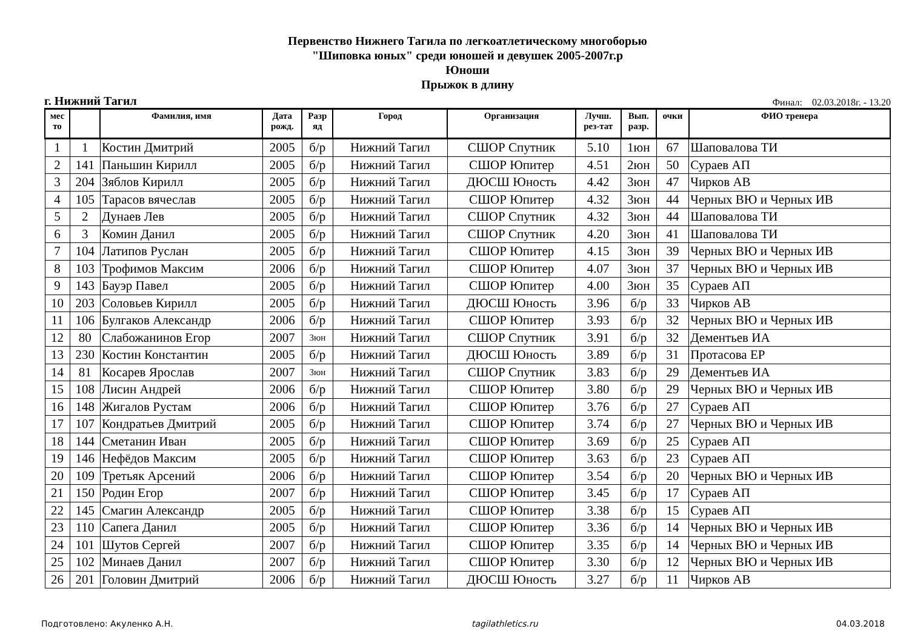Первенство Нижнего Тагила по легкоатлетическому многоборью
"Шиповка юных" среди юношей и девушек 2005-2007г.р
Юноши
Прыжок в длину
г. Нижний Тагил Финал: 02.03.2018г. - 13.20
| мес то | | Фамилия, имя | Дата рожд. | Разр яд | Город | Организация | Лучш. рез-тат | Вып. разр. | очки | ФИО тренера |
| --- | --- | --- | --- | --- | --- | --- | --- | --- | --- | --- |
| 1 | 1 | Костин Дмитрий | 2005 | б/р | Нижний Тагил | СШОР Спутник | 5.10 | 1юн | 67 | Шаповалова ТИ |
| 2 | 141 | Паньшин Кирилл | 2005 | б/р | Нижний Тагил | СШОР Юпитер | 4.51 | 2юн | 50 | Сураев АП |
| 3 | 204 | Зяблов Кирилл | 2005 | б/р | Нижний Тагил | ДЮСШ Юность | 4.42 | 3юн | 47 | Чирков АВ |
| 4 | 105 | Тарасов вячеслав | 2005 | б/р | Нижний Тагил | СШОР Юпитер | 4.32 | 3юн | 44 | Черных ВЮ и Черных ИВ |
| 5 | 2 | Дунаев Лев | 2005 | б/р | Нижний Тагил | СШОР Спутник | 4.32 | 3юн | 44 | Шаповалова ТИ |
| 6 | 3 | Комин Данил | 2005 | б/р | Нижний Тагил | СШОР Спутник | 4.20 | 3юн | 41 | Шаповалова ТИ |
| 7 | 104 | Латипов Руслан | 2005 | б/р | Нижний Тагил | СШОР Юпитер | 4.15 | 3юн | 39 | Черных ВЮ и Черных ИВ |
| 8 | 103 | Трофимов Максим | 2006 | б/р | Нижний Тагил | СШОР Юпитер | 4.07 | 3юн | 37 | Черных ВЮ и Черных ИВ |
| 9 | 143 | Бауэр Павел | 2005 | б/р | Нижний Тагил | СШОР Юпитер | 4.00 | 3юн | 35 | Сураев АП |
| 10 | 203 | Соловьев Кирилл | 2005 | б/р | Нижний Тагил | ДЮСШ Юность | 3.96 | б/р | 33 | Чирков АВ |
| 11 | 106 | Булгаков Александр | 2006 | б/р | Нижний Тагил | СШОР Юпитер | 3.93 | б/р | 32 | Черных ВЮ и Черных ИВ |
| 12 | 80 | Слабожанинов Егор | 2007 | 3юн | Нижний Тагил | СШОР Спутник | 3.91 | б/р | 32 | Дементьев ИА |
| 13 | 230 | Костин Константин | 2005 | б/р | Нижний Тагил | ДЮСШ Юность | 3.89 | б/р | 31 | Протасова ЕР |
| 14 | 81 | Косарев Ярослав | 2007 | 3юн | Нижний Тагил | СШОР Спутник | 3.83 | б/р | 29 | Дементьев ИА |
| 15 | 108 | Лисин Андрей | 2006 | б/р | Нижний Тагил | СШОР Юпитер | 3.80 | б/р | 29 | Черных ВЮ и Черных ИВ |
| 16 | 148 | Жигалов Рустам | 2006 | б/р | Нижний Тагил | СШОР Юпитер | 3.76 | б/р | 27 | Сураев АП |
| 17 | 107 | Кондратьев Дмитрий | 2005 | б/р | Нижний Тагил | СШОР Юпитер | 3.74 | б/р | 27 | Черных ВЮ и Черных ИВ |
| 18 | 144 | Сметанин Иван | 2005 | б/р | Нижний Тагил | СШОР Юпитер | 3.69 | б/р | 25 | Сураев АП |
| 19 | 146 | Нефёдов Максим | 2005 | б/р | Нижний Тагил | СШОР Юпитер | 3.63 | б/р | 23 | Сураев АП |
| 20 | 109 | Третьяк Арсений | 2006 | б/р | Нижний Тагил | СШОР Юпитер | 3.54 | б/р | 20 | Черных ВЮ и Черных ИВ |
| 21 | 150 | Родин Егор | 2007 | б/р | Нижний Тагил | СШОР Юпитер | 3.45 | б/р | 17 | Сураев АП |
| 22 | 145 | Смагин Александр | 2005 | б/р | Нижний Тагил | СШОР Юпитер | 3.38 | б/р | 15 | Сураев АП |
| 23 | 110 | Сапега Данил | 2005 | б/р | Нижний Тагил | СШОР Юпитер | 3.36 | б/р | 14 | Черных ВЮ и Черных ИВ |
| 24 | 101 | Шутов Сергей | 2007 | б/р | Нижний Тагил | СШОР Юпитер | 3.35 | б/р | 14 | Черных ВЮ и Черных ИВ |
| 25 | 102 | Минаев Данил | 2007 | б/р | Нижний Тагил | СШОР Юпитер | 3.30 | б/р | 12 | Черных ВЮ и Черных ИВ |
| 26 | 201 | Головин Дмитрий | 2006 | б/р | Нижний Тагил | ДЮСШ Юность | 3.27 | б/р | 11 | Чирков АВ |
Подготовлено: Акуленко А.Н. tagilathletics.ru 04.03.2018